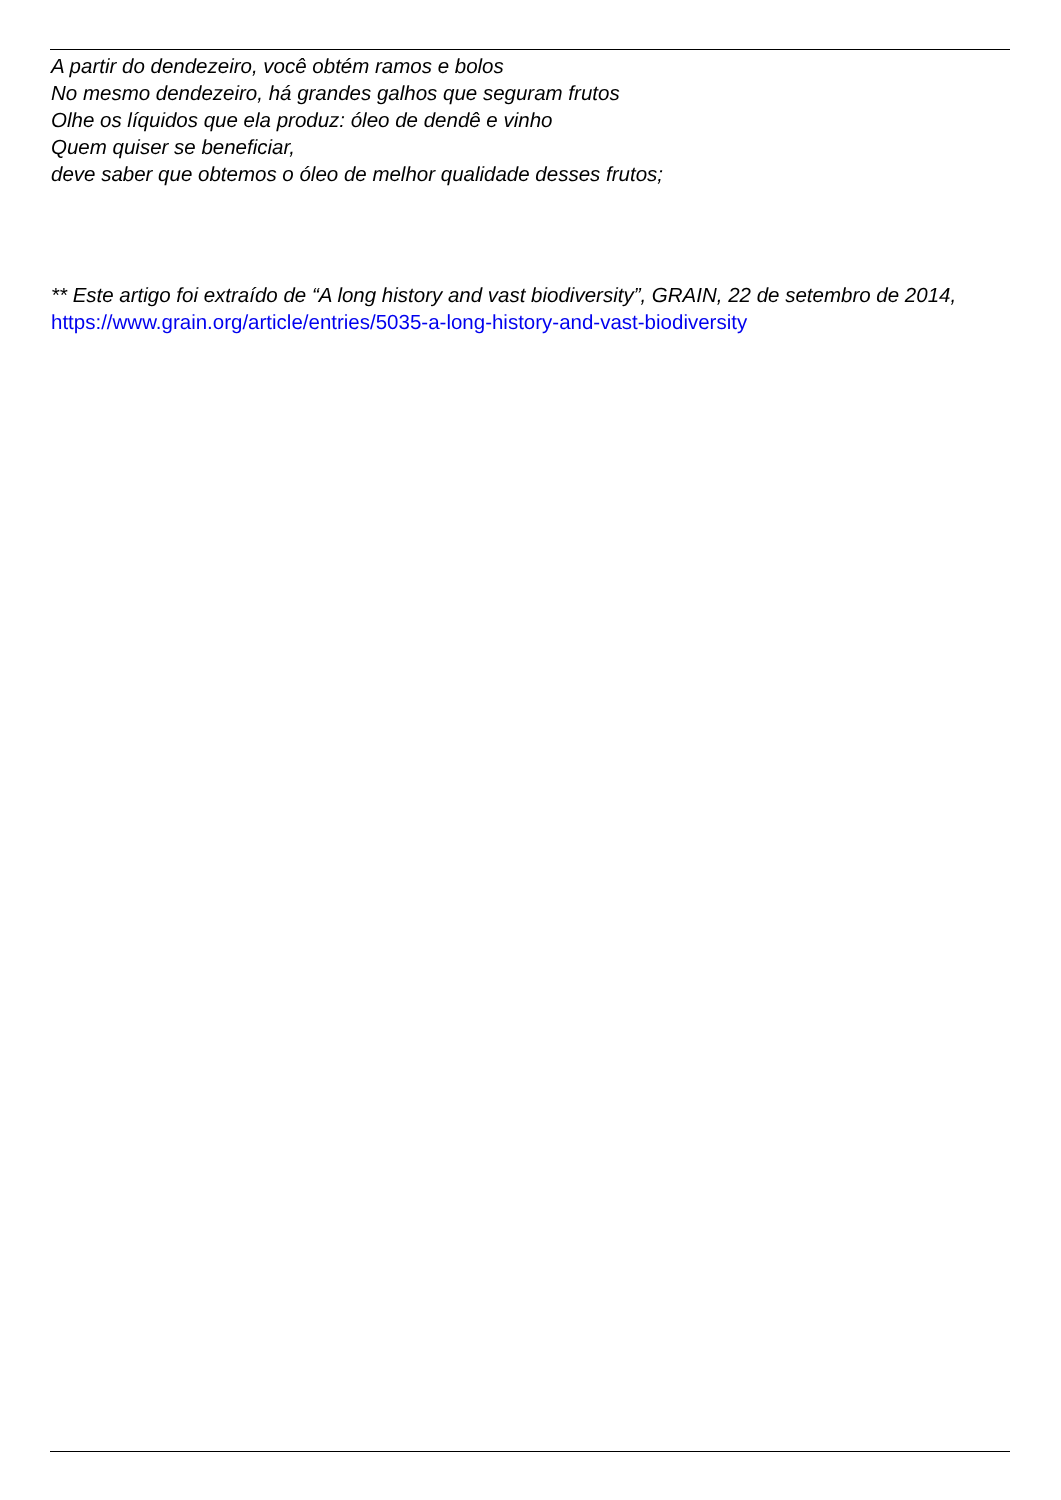A partir do dendezeiro, você obtém ramos e bolos
No mesmo dendezeiro, há grandes galhos que seguram frutos
Olhe os líquidos que ela produz: óleo de dendê e vinho
Quem quiser se beneficiar,
deve saber que obtemos o óleo de melhor qualidade desses frutos;
** Este artigo foi extraído de “A long history and vast biodiversity”, GRAIN, 22 de setembro de 2014, https://www.grain.org/article/entries/5035-a-long-history-and-vast-biodiversity